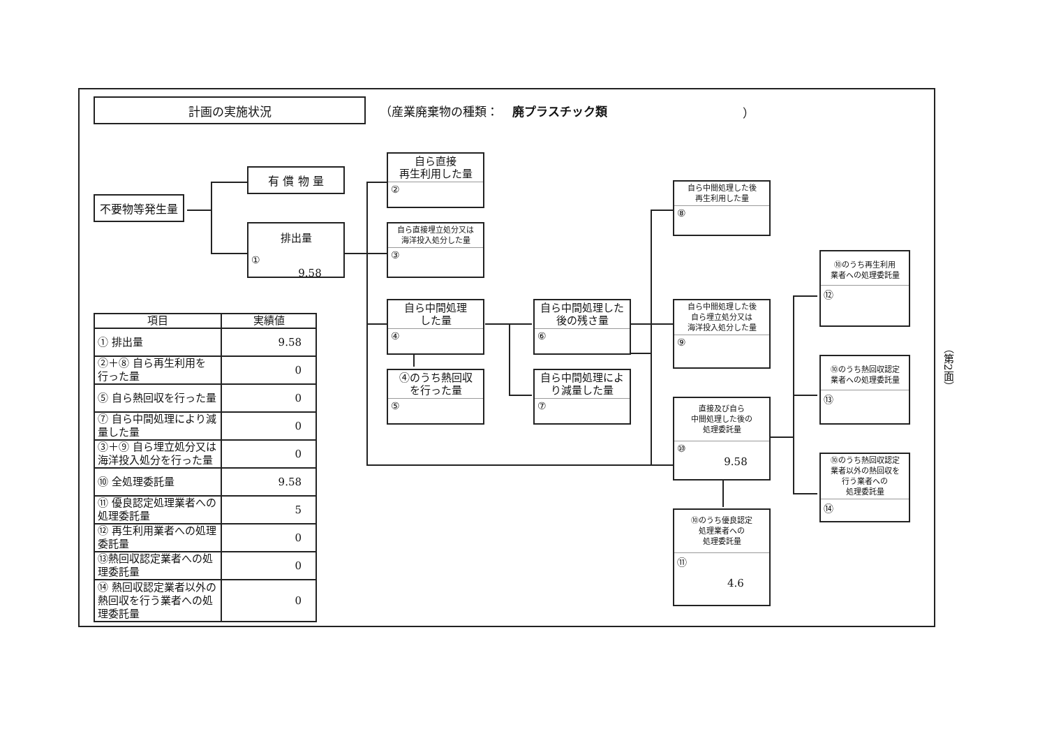計画の実施状況
（産業廃棄物の種類： 廃プラスチック類 ）
不要物等発生量
有 償 物 量
排出量
①
9.58
自ら直接
再生利用した量
②
自ら直接埋立処分又は
海洋投入処分した量
③
自ら中間処理
した量
④
④のうち熱回収
を行った量
⑤
自ら中間処理した
後の残さ量
⑥
自ら中間処理によ
り減量した量
⑦
自ら中間処理した後
再生利用した量
⑧
自ら中間処理した後
自ら埋立処分又は
海洋投入処分した量
⑨
直接及び自ら
中間処理した後の
処理委託量
⑩
9.58
⑩のうち優良認定
処理業者への
処理委託量
⑪
4.6
⑩のうち再生利用
業者への処理委託量
⑫
⑩のうち熱回収認定
業者への処理委託量
⑬
⑩のうち熱回収認定
業者以外の熱回収を
行う業者への
処理委託量
⑭
| 項目 | 実績値 |
| --- | --- |
| ① 排出量 | 9.58 |
| ②＋⑧ 自ら再生利用を 行った量 | 0 |
| ⑤ 自ら熱回収を行った量 | 0 |
| ⑦ 自ら中間処理により減 量した量 | 0 |
| ③＋⑨ 自ら埋立処分又は 海洋投入処分を行った量 | 0 |
| ⑩ 全処理委託量 | 9.58 |
| ⑪ 優良認定処理業者への 処理委託量 | 5 |
| ⑫ 再生利用業者への処理 委託量 | 0 |
| ⑬熱回収認定業者への処 理委託量 | 0 |
| ⑭ 熱回収認定業者以外の 熱回収を行う業者への処 理委託量 | 0 |
（第2面）